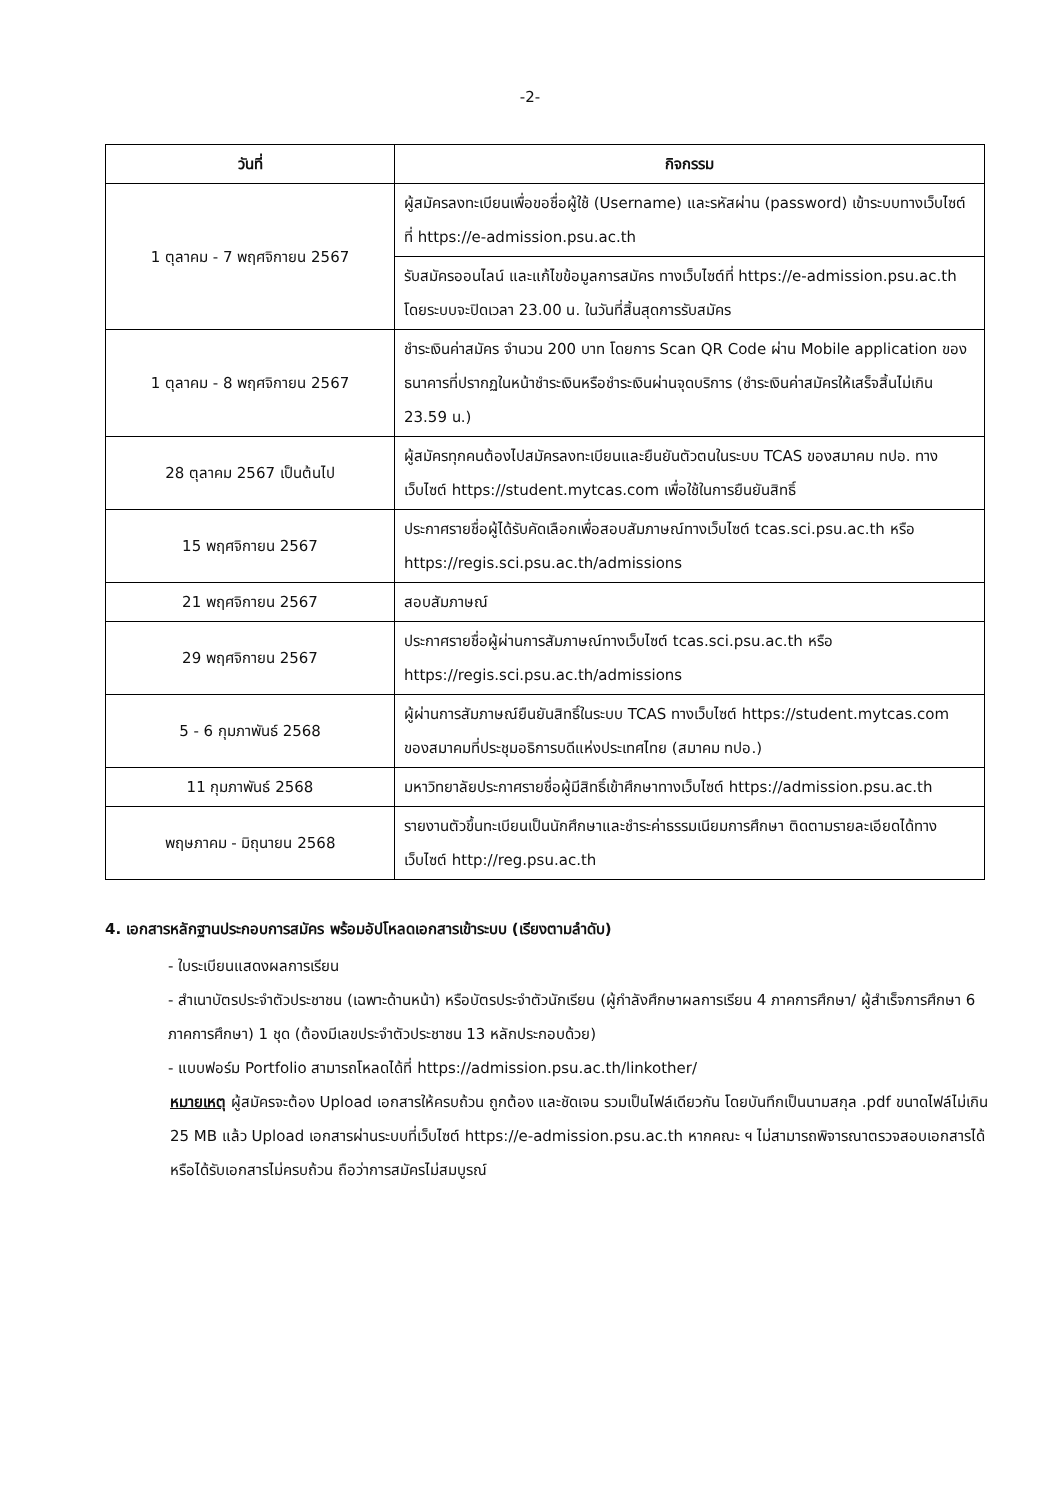-2-
| วันที่ | กิจกรรม |
| --- | --- |
| 1 ตุลาคม - 7 พฤศจิกายน 2567 | ผู้สมัครลงทะเบียนเพื่อขอชื่อผู้ใช้ (Username) และรหัสผ่าน (password) เข้าระบบทางเว็บไซต์ที่ https://e-admission.psu.ac.th |
| | รับสมัครออนไลน์ และแก้ไขข้อมูลการสมัคร ทางเว็บไซต์ที่ https://e-admission.psu.ac.th โดยระบบจะปิดเวลา 23.00 น. ในวันที่สิ้นสุดการรับสมัคร |
| 1 ตุลาคม - 8 พฤศจิกายน 2567 | ชำระเงินค่าสมัคร จำนวน 200 บาท โดยการ Scan QR Code ผ่าน Mobile application ของธนาคารที่ปรากฏในหน้าชำระเงินหรือชำระเงินผ่านจุดบริการ (ชำระเงินค่าสมัครให้เสร็จสิ้นไม่เกิน 23.59 น.) |
| 28 ตุลาคม 2567 เป็นต้นไป | ผู้สมัครทุกคนต้องไปสมัครลงทะเบียนและยืนยันตัวตนในระบบ TCAS ของสมาคม ทปอ. ทางเว็บไซต์ https://student.mytcas.com เพื่อใช้ในการยืนยันสิทธิ์ |
| 15 พฤศจิกายน 2567 | ประกาศรายชื่อผู้ได้รับคัดเลือกเพื่อสอบสัมภาษณ์ทางเว็บไซต์ tcas.sci.psu.ac.th หรือ https://regis.sci.psu.ac.th/admissions |
| 21 พฤศจิกายน 2567 | สอบสัมภาษณ์ |
| 29 พฤศจิกายน 2567 | ประกาศรายชื่อผู้ผ่านการสัมภาษณ์ทางเว็บไซต์ tcas.sci.psu.ac.th หรือ https://regis.sci.psu.ac.th/admissions |
| 5 - 6 กุมภาพันธ์ 2568 | ผู้ผ่านการสัมภาษณ์ยืนยันสิทธิ์ในระบบ TCAS ทางเว็บไซต์ https://student.mytcas.com ของสมาคมที่ประชุมอธิการบดีแห่งประเทศไทย (สมาคม ทปอ.) |
| 11 กุมภาพันธ์ 2568 | มหาวิทยาลัยประกาศรายชื่อผู้มีสิทธิ์เข้าศึกษาทางเว็บไซต์ https://admission.psu.ac.th |
| พฤษภาคม - มิถุนายน 2568 | รายงานตัวขึ้นทะเบียนเป็นนักศึกษาและชำระค่าธรรมเนียมการศึกษา ติดตามรายละเอียดได้ทางเว็บไซต์ http://reg.psu.ac.th |
4. เอกสารหลักฐานประกอบการสมัคร พร้อมอัปโหลดเอกสารเข้าระบบ (เรียงตามลำดับ)
- ใบระเบียนแสดงผลการเรียน
- สำเนาบัตรประจำตัวประชาชน (เฉพาะด้านหน้า) หรือบัตรประจำตัวนักเรียน (ผู้กำลังศึกษาผลการเรียน 4 ภาคการศึกษา/ ผู้สำเร็จการศึกษา 6 ภาคการศึกษา) 1 ชุด (ต้องมีเลขประจำตัวประชาชน 13 หลักประกอบด้วย)
- แบบฟอร์ม Portfolio สามารถโหลดได้ที่ https://admission.psu.ac.th/linkother/
หมายเหตุ ผู้สมัครจะต้อง Upload เอกสารให้ครบถ้วน ถูกต้อง และชัดเจน รวมเป็นไฟล์เดียวกัน โดยบันทึกเป็นนามสกุล .pdf ขนาดไฟล์ไม่เกิน 25 MB แล้ว Upload เอกสารผ่านระบบที่เว็บไซต์ https://e-admission.psu.ac.th หากคณะ ฯ ไม่สามารถพิจารณาตรวจสอบเอกสารได้ หรือได้รับเอกสารไม่ครบถ้วน ถือว่าการสมัครไม่สมบูรณ์